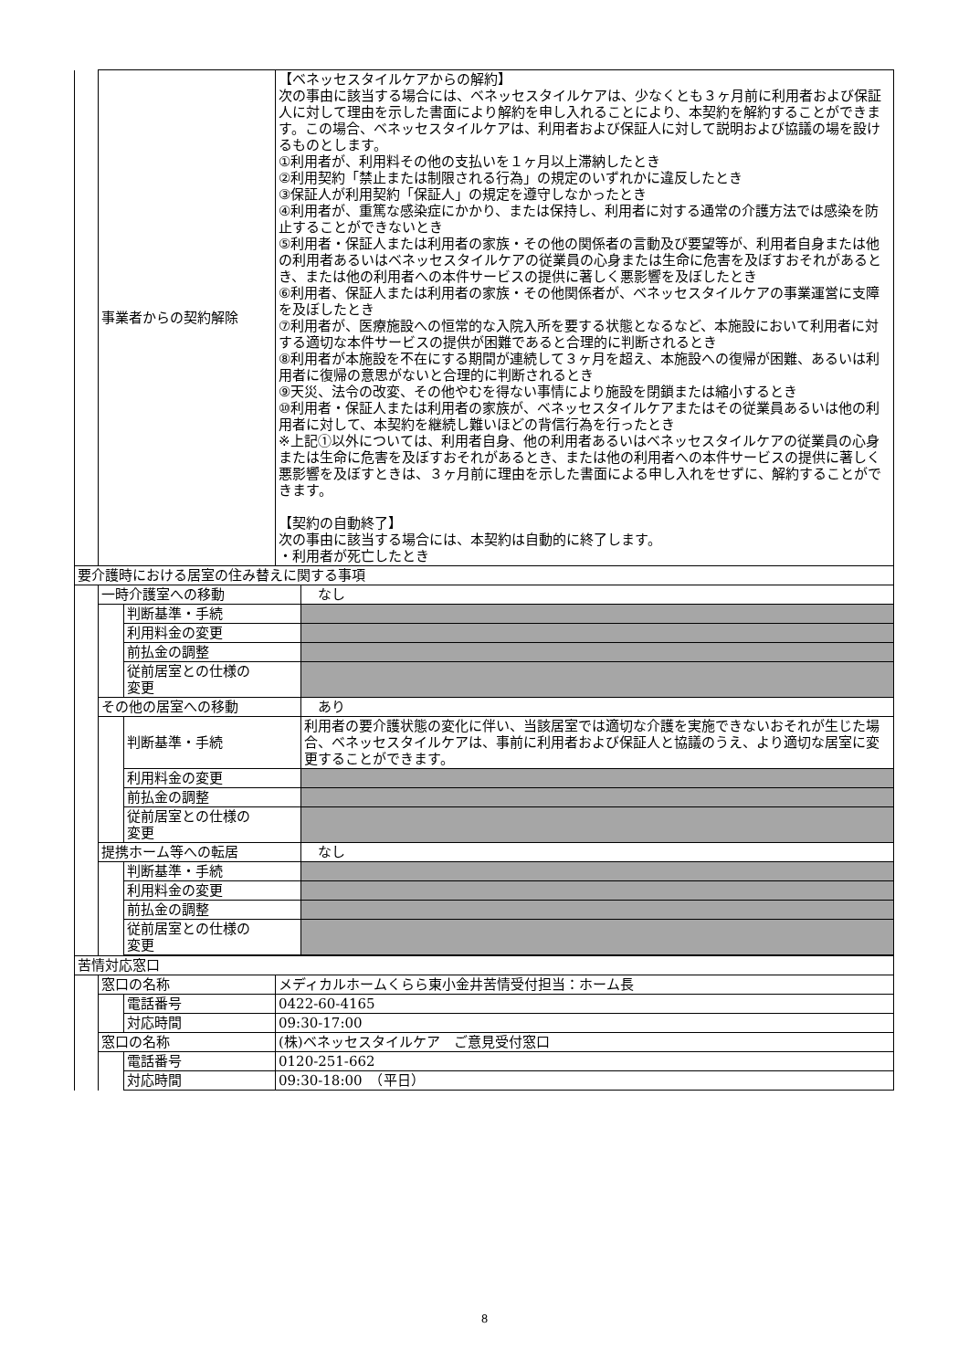| | 事業者からの契約解除 | | 【ベネッセスタイルケアからの解約】 次の事由に該当する場合には、ベネッセスタイルケアは、少なくとも３ヶ月前に利用者および保証人に対して理由を示した書面により解約を申し入れることにより、本契約を解約することができます。この場合、ベネッセスタイルケアは、利用者および保証人に対して説明および協議の場を設けるものとします。 ①利用者が、利用料その他の支払いを１ヶ月以上滞納したとき ②利用契約「禁止または制限される行為」の規定のいずれかに違反したとき ③保証人が利用契約「保証人」の規定を遵守しなかったとき ④利用者が、重篤な感染症にかかり、または保持し、利用者に対する通常の介護方法では感染を防止することができないとき ⑤利用者・保証人または利用者の家族・その他の関係者の言動及び要望等が、利用者自身または他の利用者あるいはベネッセスタイルケアの従業員の心身または生命に危害を及ぼすおそれがあるとき、または他の利用者への本件サービスの提供に著しく悪影響を及ぼしたとき ⑥利用者、保証人または利用者の家族・その他関係者が、ベネッセスタイルケアの事業運営に支障を及ぼしたとき ⑦利用者が、医療施設への恒常的な入院入所を要する状態となるなど、本施設において利用者に対する適切な本件サービスの提供が困難であると合理的に判断されるとき ⑧利用者が本施設を不在にする期間が連続して３ヶ月を超え、本施設への復帰が困難、あるいは利用者に復帰の意思がないと合理的に判断されるとき ⑨天災、法令の改変、その他やむを得ない事情により施設を閉鎖または縮小するとき ⑩利用者・保証人または利用者の家族が、ベネッセスタイルケアまたはその従業員あるいは他の利用者に対して、本契約を継続し難いほどの背信行為を行ったとき ※上記①以外については、利用者自身、他の利用者あるいはベネッセスタイルケアの従業員の心身または生命に危害を及ぼすおそれがあるとき、または他の利用者への本件サービスの提供に著しく悪影響を及ぼすときは、３ヶ月前に理由を示した書面による申し入れをせずに、解約することができます。 【契約の自動終了】 次の事由に該当する場合には、本契約は自動的に終了します。 ・利用者が死亡したとき | |
| 要介護時における居室の住み替えに関する事項 | | | | |
| | 一時介護室への移動 | | | なし |
| | | 判断基準・手続 | | |
| | | 利用料金の変更 | | |
| | | 前払金の調整 | | |
| | | 従前居室との仕様の 変更 | | |
| | その他の居室への移動 | | | あり |
| | | 判断基準・手続 | | 利用者の要介護状態の変化に伴い、当該居室では適切な介護を実施できないおそれが生じた場合、ベネッセスタイルケアは、事前に利用者および保証人と協議のうえ、より適切な居室に変更することができます。 |
| | | 利用料金の変更 | | |
| | | 前払金の調整 | | |
| | | 従前居室との仕様の 変更 | | |
| | 提携ホーム等への転居 | | | なし |
| | | 判断基準・手続 | | |
| | | 利用料金の変更 | | |
| | | 前払金の調整 | | |
| | | 従前居室との仕様の 変更 | | |
| 苦情対応窓口 | | | |
| | 窓口の名称 | | メディカルホームくらら東小金井苦情受付担当：ホーム長 |
| | | 電話番号 | 0422-60-4165 |
| | | 対応時間 | 09:30-17:00 |
| | 窓口の名称 | | (株)ベネッセスタイルケア ご意見受付窓口 |
| | | 電話番号 | 0120-251-662 |
| | | 対応時間 | 09:30-18:00 （平日） |
8